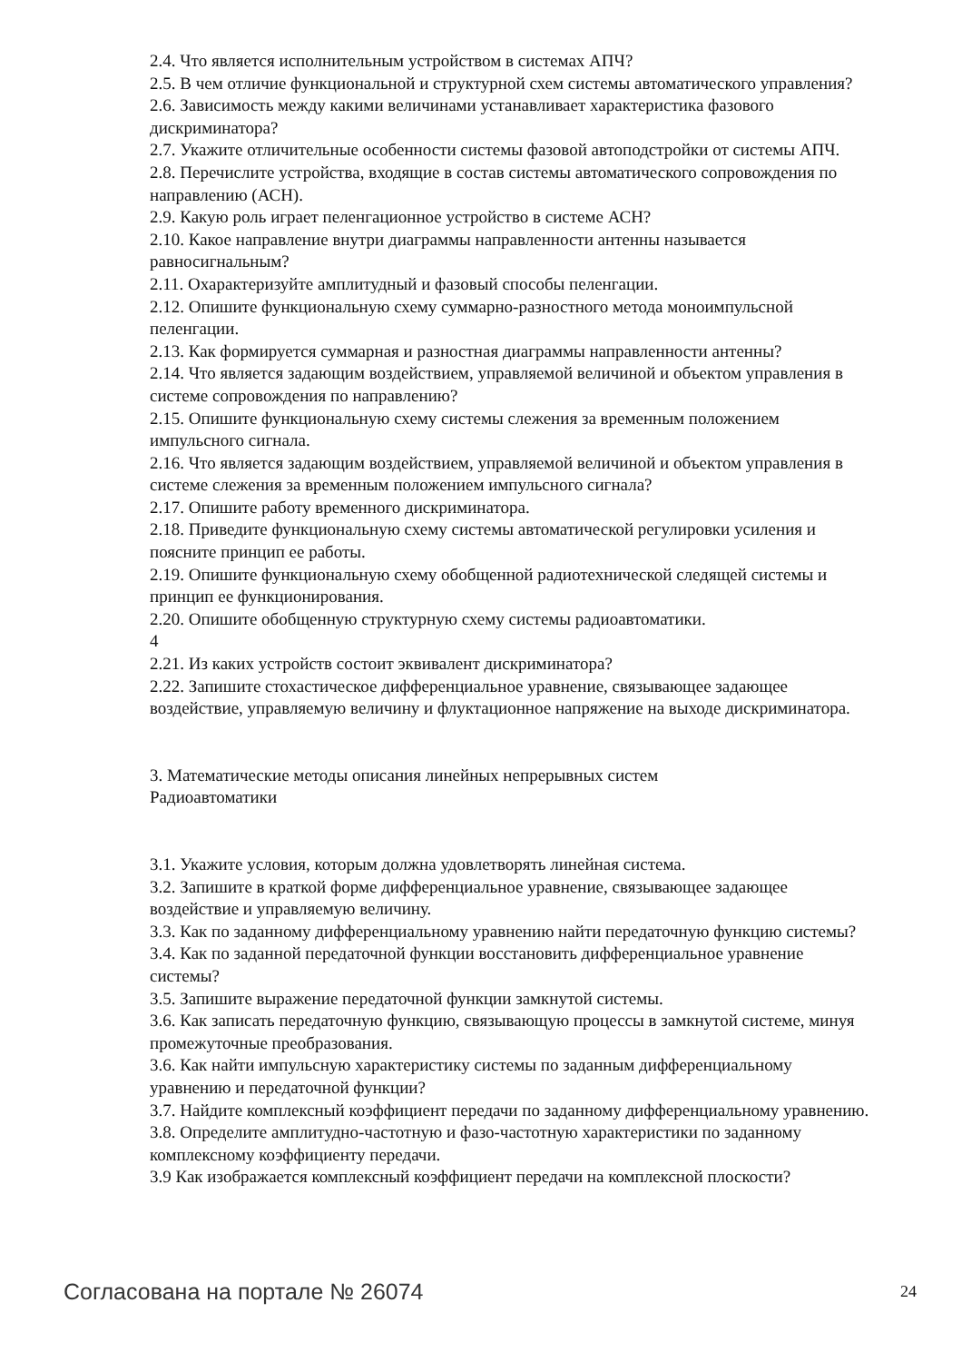2.4. Что является исполнительным устройством в системах АПЧ?
2.5. В чем отличие функциональной и структурной схем системы автоматического управления?
2.6. Зависимость между какими величинами устанавливает характеристика фазового дискриминатора?
2.7. Укажите отличительные особенности системы фазовой автоподстройки от системы АПЧ.
2.8. Перечислите устройства, входящие в состав системы автоматического сопровождения по направлению (АСН).
2.9. Какую роль играет пеленгационное устройство в системе АСН?
2.10. Какое направление внутри диаграммы направленности антенны называется равносигнальным?
2.11. Охарактеризуйте амплитудный и фазовый способы пеленгации.
2.12. Опишите функциональную схему суммарно-разностного метода моноимпульсной пеленгации.
2.13. Как формируется суммарная и разностная диаграммы направленности антенны?
2.14. Что является задающим воздействием, управляемой величиной и объектом управления в системе сопровождения по направлению?
2.15. Опишите функциональную схему системы слежения за временным положением импульсного сигнала.
2.16. Что является задающим воздействием, управляемой величиной и объектом управления в системе слежения за временным положением импульсного сигнала?
2.17. Опишите работу временного дискриминатора.
2.18. Приведите функциональную схему системы автоматической регулировки усиления и поясните принцип ее работы.
2.19. Опишите функциональную схему обобщенной радиотехнической следящей системы и принцип ее функционирования.
2.20. Опишите обобщенную структурную схему системы радиоавтоматики.
4
2.21. Из каких устройств состоит эквивалент дискриминатора?
2.22. Запишите стохастическое дифференциальное уравнение, связывающее задающее воздействие, управляемую величину и флуктационное напряжение на выходе дискриминатора.
3. Математические методы описания линейных непрерывных систем
Радиоавтоматики
3.1. Укажите условия, которым должна удовлетворять линейная система.
3.2. Запишите в краткой форме дифференциальное уравнение, связывающее задающее воздействие и управляемую величину.
3.3. Как по заданному дифференциальному уравнению найти передаточную функцию системы?
3.4. Как по заданной передаточной функции восстановить дифференциальное уравнение системы?
3.5. Запишите выражение передаточной функции замкнутой системы.
3.6. Как записать передаточную функцию, связывающую процессы в замкнутой системе, минуя промежуточные преобразования.
3.6. Как найти импульсную характеристику системы по заданным дифференциальному уравнению и передаточной функции?
3.7. Найдите комплексный коэффициент передачи по заданному дифференциальному уравнению.
3.8. Определите амплитудно-частотную и фазо-частотную характеристики по заданному комплексному коэффициенту передачи.
3.9 Как изображается комплексный коэффициент передачи на комплексной плоскости?
Согласована на портале № 26074 24